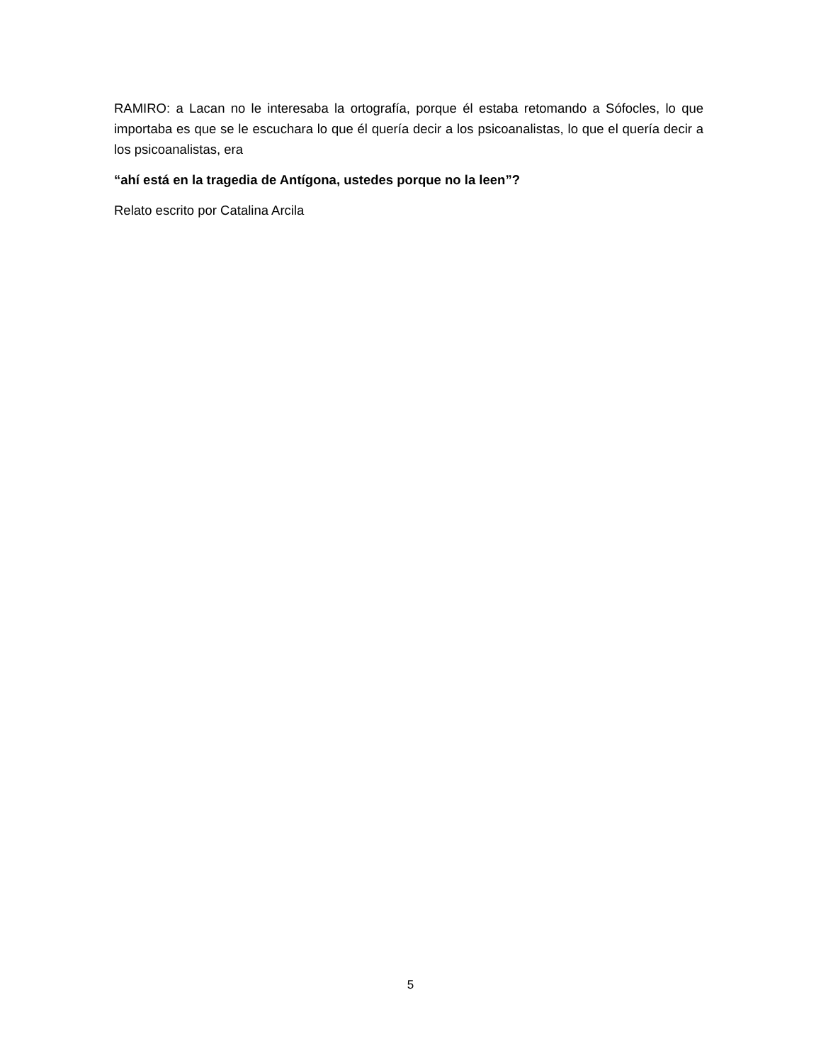RAMIRO: a Lacan no le interesaba la ortografía, porque él estaba retomando a Sófocles, lo que importaba es que se le escuchara lo que él quería decir a los psicoanalistas, lo que el quería decir a los psicoanalistas, era
“ahí está en la tragedia de Antígona, ustedes porque no la leen”?
Relato escrito por Catalina Arcila
5